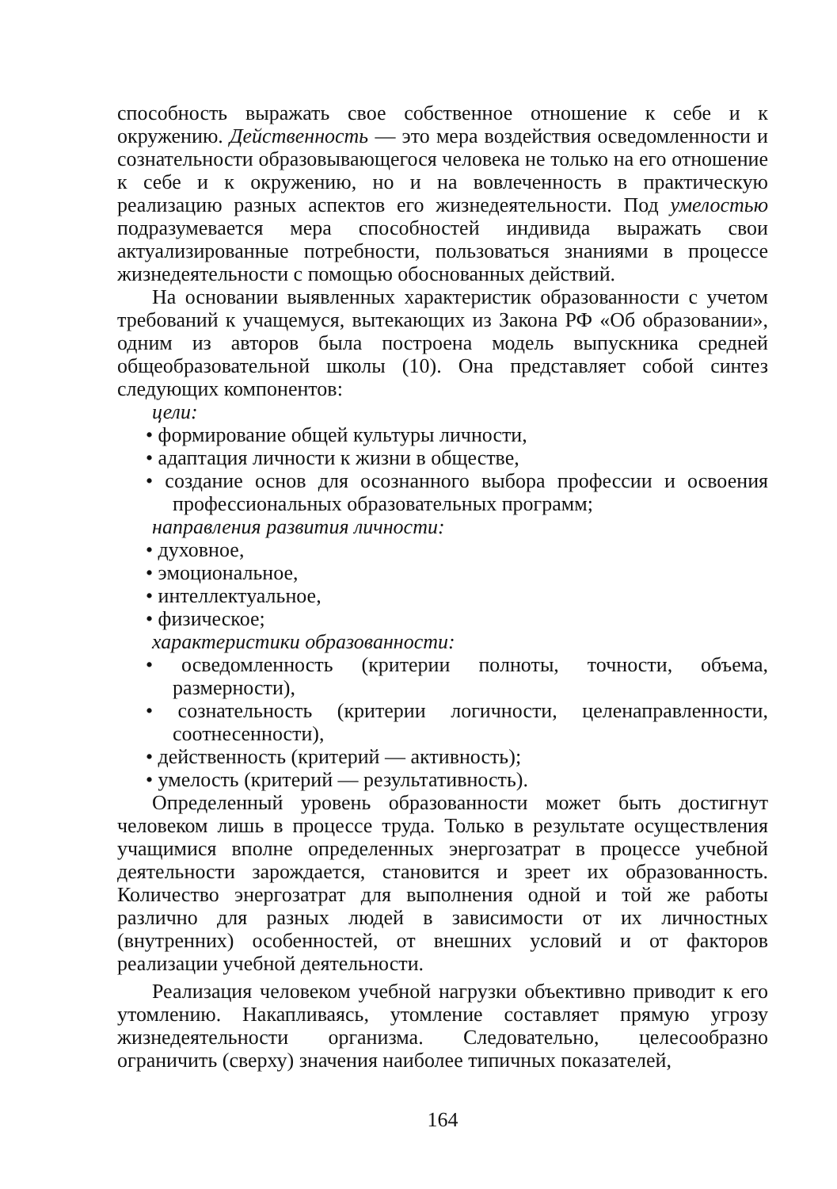способность выражать свое собственное отношение к себе и к окружению. Действенность — это мера воздействия осведомленности и сознательности образовывающегося человека не только на его отношение к себе и к окружению, но и на вовлеченность в практическую реализацию разных аспектов его жизнедеятельности. Под умелостью подразумевается мера способностей индивида выражать свои актуализированные потребности, пользоваться знаниями в процессе жизнедеятельности с помощью обоснованных действий.
На основании выявленных характеристик образованности с учетом требований к учащемуся, вытекающих из Закона РФ «Об образовании», одним из авторов была построена модель выпускника средней общеобразовательной школы (10). Она представляет собой синтез следующих компонентов:
цели:
• формирование общей культуры личности,
• адаптация личности к жизни в обществе,
• создание основ для осознанного выбора профессии и освоения профессиональных образовательных программ;
направления развития личности:
• духовное,
• эмоциональное,
• интеллектуальное,
• физическое;
характеристики образованности:
• осведомленность (критерии полноты, точности, объема, размерности),
• сознательность (критерии логичности, целенаправленности, соотнесенности),
• действенность (критерий — активность);
• умелость (критерий — результативность).
Определенный уровень образованности может быть достигнут человеком лишь в процессе труда. Только в результате осуществления учащимися вполне определенных энергозатрат в процессе учебной деятельности зарождается, становится и зреет их образованность. Количество энергозатрат для выполнения одной и той же работы различно для разных людей в зависимости от их личностных (внутренних) особенностей, от внешних условий и от факторов реализации учебной деятельности.
Реализация человеком учебной нагрузки объективно приводит к его утомлению. Накапливаясь, утомление составляет прямую угрозу жизнедеятельности организма. Следовательно, целесообразно ограничить (сверху) значения наиболее типичных показателей,
164